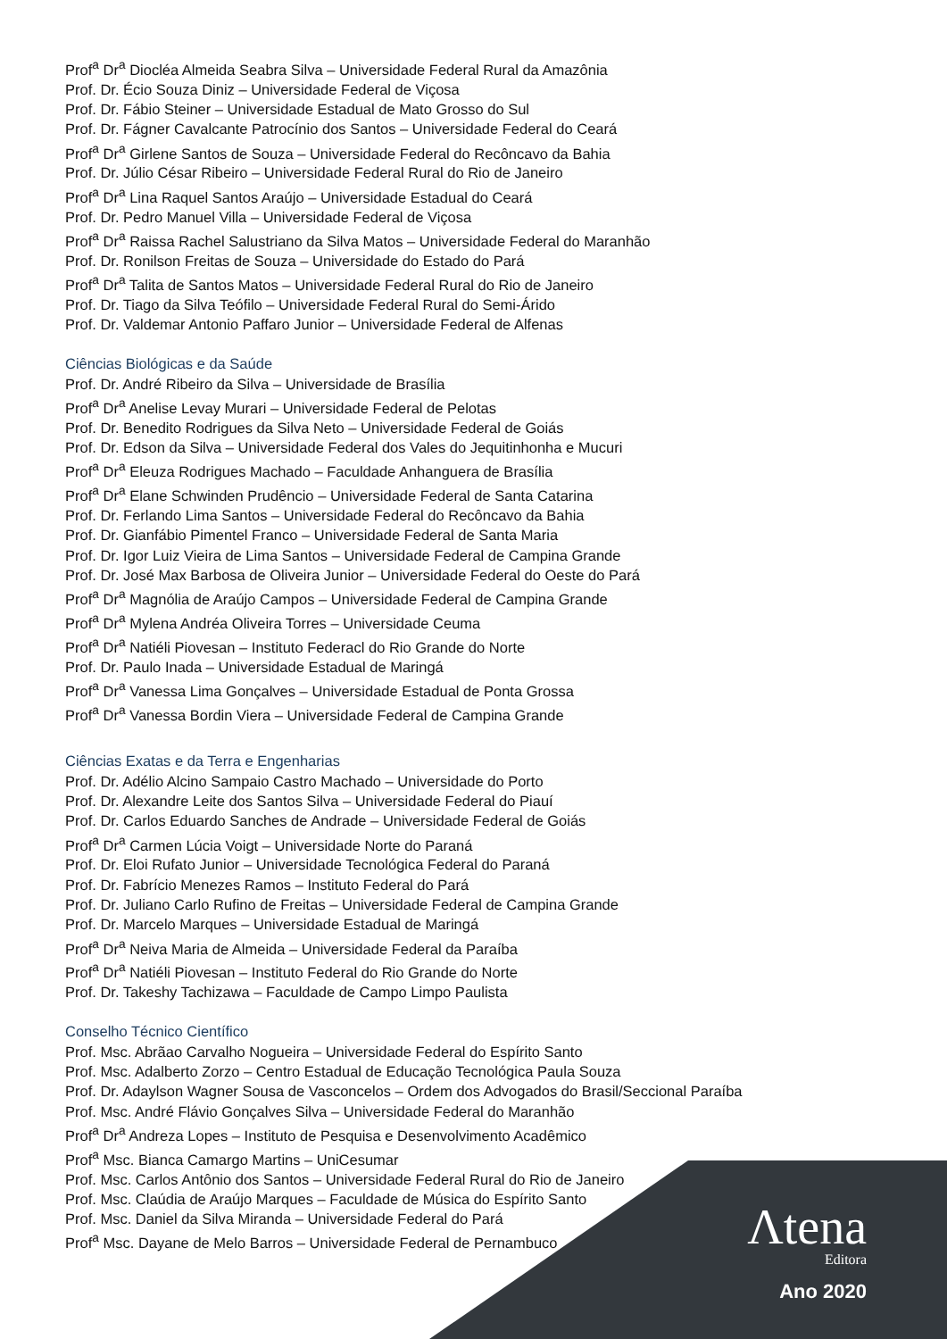Prof<sup>a</sup> Dr<sup>a</sup> Diocléa Almeida Seabra Silva – Universidade Federal Rural da Amazônia
Prof. Dr. Écio Souza Diniz – Universidade Federal de Viçosa
Prof. Dr. Fábio Steiner – Universidade Estadual de Mato Grosso do Sul
Prof. Dr. Fágner Cavalcante Patrocínio dos Santos – Universidade Federal do Ceará
Prof<sup>a</sup> Dr<sup>a</sup> Girlene Santos de Souza – Universidade Federal do Recôncavo da Bahia
Prof. Dr. Júlio César Ribeiro – Universidade Federal Rural do Rio de Janeiro
Prof<sup>a</sup> Dr<sup>a</sup> Lina Raquel Santos Araújo – Universidade Estadual do Ceará
Prof. Dr. Pedro Manuel Villa – Universidade Federal de Viçosa
Prof<sup>a</sup> Dr<sup>a</sup> Raissa Rachel Salustriano da Silva Matos – Universidade Federal do Maranhão
Prof. Dr. Ronilson Freitas de Souza – Universidade do Estado do Pará
Prof<sup>a</sup> Dr<sup>a</sup> Talita de Santos Matos – Universidade Federal Rural do Rio de Janeiro
Prof. Dr. Tiago da Silva Teófilo – Universidade Federal Rural do Semi-Árido
Prof. Dr. Valdemar Antonio Paffaro Junior – Universidade Federal de Alfenas
Ciências Biológicas e da Saúde
Prof. Dr. André Ribeiro da Silva – Universidade de Brasília
Prof<sup>a</sup> Dr<sup>a</sup> Anelise Levay Murari – Universidade Federal de Pelotas
Prof. Dr. Benedito Rodrigues da Silva Neto – Universidade Federal de Goiás
Prof. Dr. Edson da Silva – Universidade Federal dos Vales do Jequitinhonha e Mucuri
Prof<sup>a</sup> Dr<sup>a</sup> Eleuza Rodrigues Machado – Faculdade Anhanguera de Brasília
Prof<sup>a</sup> Dr<sup>a</sup> Elane Schwinden Prudêncio – Universidade Federal de Santa Catarina
Prof. Dr. Ferlando Lima Santos – Universidade Federal do Recôncavo da Bahia
Prof. Dr. Gianfábio Pimentel Franco – Universidade Federal de Santa Maria
Prof. Dr. Igor Luiz Vieira de Lima Santos – Universidade Federal de Campina Grande
Prof. Dr. José Max Barbosa de Oliveira Junior – Universidade Federal do Oeste do Pará
Prof<sup>a</sup> Dr<sup>a</sup> Magnólia de Araújo Campos – Universidade Federal de Campina Grande
Prof<sup>a</sup> Dr<sup>a</sup> Mylena Andréa Oliveira Torres – Universidade Ceuma
Prof<sup>a</sup> Dr<sup>a</sup> Natiéli Piovesan – Instituto Federacl do Rio Grande do Norte
Prof. Dr. Paulo Inada – Universidade Estadual de Maringá
Prof<sup>a</sup> Dr<sup>a</sup> Vanessa Lima Gonçalves – Universidade Estadual de Ponta Grossa
Prof<sup>a</sup> Dr<sup>a</sup> Vanessa Bordin Viera – Universidade Federal de Campina Grande
Ciências Exatas e da Terra e Engenharias
Prof. Dr. Adélio Alcino Sampaio Castro Machado – Universidade do Porto
Prof. Dr. Alexandre Leite dos Santos Silva – Universidade Federal do Piauí
Prof. Dr. Carlos Eduardo Sanches de Andrade – Universidade Federal de Goiás
Prof<sup>a</sup> Dr<sup>a</sup> Carmen Lúcia Voigt – Universidade Norte do Paraná
Prof. Dr. Eloi Rufato Junior – Universidade Tecnológica Federal do Paraná
Prof. Dr. Fabrício Menezes Ramos – Instituto Federal do Pará
Prof. Dr. Juliano Carlo Rufino de Freitas – Universidade Federal de Campina Grande
Prof. Dr. Marcelo Marques – Universidade Estadual de Maringá
Prof<sup>a</sup> Dr<sup>a</sup> Neiva Maria de Almeida – Universidade Federal da Paraíba
Prof<sup>a</sup> Dr<sup>a</sup> Natiéli Piovesan – Instituto Federal do Rio Grande do Norte
Prof. Dr. Takeshy Tachizawa – Faculdade de Campo Limpo Paulista
Conselho Técnico Científico
Prof. Msc. Abrãao Carvalho Nogueira – Universidade Federal do Espírito Santo
Prof. Msc. Adalberto Zorzo – Centro Estadual de Educação Tecnológica Paula Souza
Prof. Dr. Adaylson Wagner Sousa de Vasconcelos – Ordem dos Advogados do Brasil/Seccional Paraíba
Prof. Msc. André Flávio Gonçalves Silva – Universidade Federal do Maranhão
Prof<sup>a</sup> Dr<sup>a</sup> Andreza Lopes – Instituto de Pesquisa e Desenvolvimento Acadêmico
Prof<sup>a</sup> Msc. Bianca Camargo Martins – UniCesumar
Prof. Msc. Carlos Antônio dos Santos – Universidade Federal Rural do Rio de Janeiro
Prof. Msc. Claúdia de Araújo Marques – Faculdade de Música do Espírito Santo
Prof. Msc. Daniel da Silva Miranda – Universidade Federal do Pará
Prof<sup>a</sup> Msc. Dayane de Melo Barros – Universidade Federal de Pernambuco
Λtena
Editora
Ano 2020